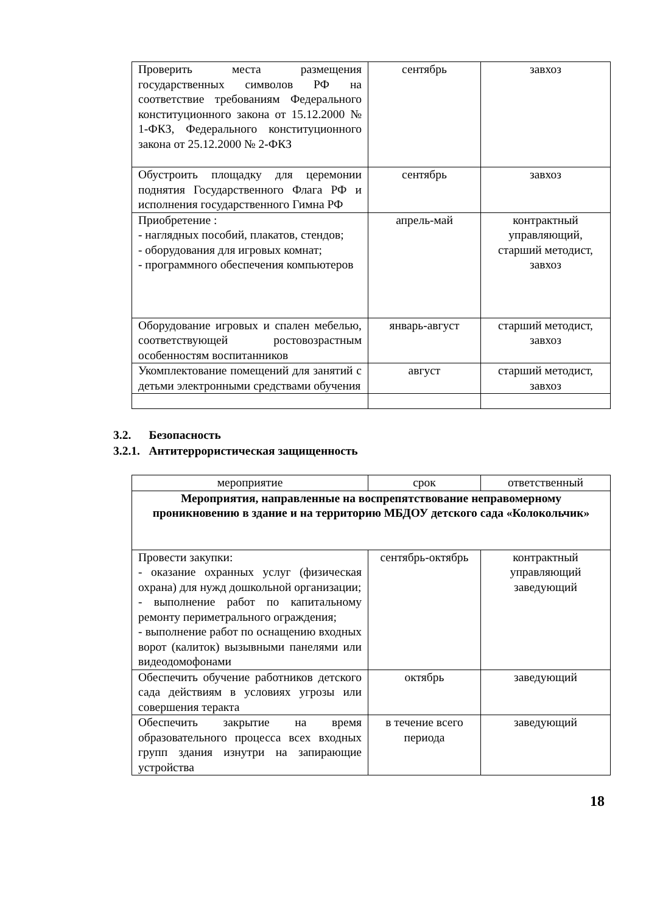| Проверить места размещения государственных символов РФ на соответствие требованиям Федерального конституционного закона от 15.12.2000 № 1-ФКЗ, Федерального конституционного закона от 25.12.2000 № 2-ФКЗ | сентябрь | завхоз |
| Обустроить площадку для церемонии поднятия Государственного Флага РФ и исполнения государственного Гимна РФ | сентябрь | завхоз |
| Приобретение : - наглядных пособий, плакатов, стендов; - оборудования для игровых комнат; - программного обеспечения компьютеров | апрель-май | контрактный управляющий, старший методист, завхоз |
| Оборудование игровых и спален мебелью, соответствующей ростовозрастным особенностям воспитанников | январь-август | старший методист, завхоз |
| Укомплектование помещений для занятий с детьми электронными средствами обучения | август | старший методист, завхоз |
3.2. Безопасность
3.2.1. Антитеррористическая защищенность
| мероприятие | срок | ответственный |
| --- | --- | --- |
| Мероприятия, направленные на воспрепятствование неправомерному проникновению в здание и на территорию МБДОУ детского сада «Колокольчик» | | |
| Провести закупки: - оказание охранных услуг (физическая охрана) для нужд дошкольной организации; - выполнение работ по капитальному ремонту периметрального ограждения; - выполнение работ по оснащению входных ворот (калиток) вызывными панелями или видеодомофонами | сентябрь-октябрь | контрактный управляющий заведующий |
| Обеспечить обучение работников детского сада действиям в условиях угрозы или совершения теракта | октябрь | заведующий |
| Обеспечить закрытие на время образовательного процесса всех входных групп здания изнутри на запирающие устройства | в течение всего периода | заведующий |
18